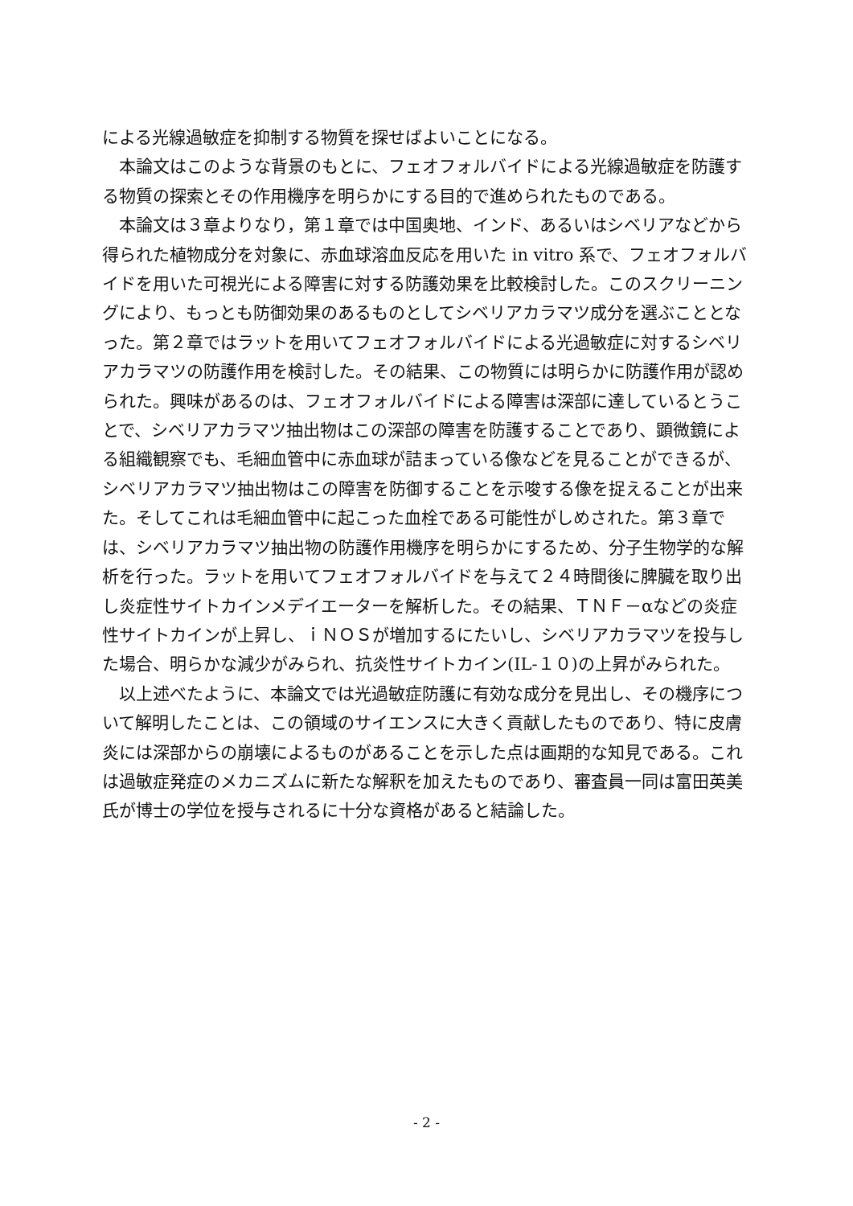による光線過敏症を抑制する物質を探せばよいことになる。
本論文はこのような背景のもとに、フェオフォルバイドによる光線過敏症を防護する物質の探索とその作用機序を明らかにする目的で進められたものである。
本論文は３章よりなり，第１章では中国奥地、インド、あるいはシベリアなどから得られた植物成分を対象に、赤血球溶血反応を用いた in vitro 系で、フェオフォルバイドを用いた可視光による障害に対する防護効果を比較検討した。このスクリーニングにより、もっとも防御効果のあるものとしてシベリアカラマツ成分を選ぶこととなった。第２章ではラットを用いてフェオフォルバイドによる光過敏症に対するシベリアカラマツの防護作用を検討した。その結果、この物質には明らかに防護作用が認められた。興味があるのは、フェオフォルバイドによる障害は深部に達しているとうことで、シベリアカラマツ抽出物はこの深部の障害を防護することであり、顕微鏡による組織観察でも、毛細血管中に赤血球が詰まっている像などを見ることができるが、シベリアカラマツ抽出物はこの障害を防御することを示唆する像を捉えることが出来た。そしてこれは毛細血管中に起こった血栓である可能性がしめされた。第３章では、シベリアカラマツ抽出物の防護作用機序を明らかにするため、分子生物学的な解析を行った。ラットを用いてフェオフォルバイドを与えて２４時間後に脾臓を取り出し炎症性サイトカインメデイエーターを解析した。その結果、ＴＮＦ－αなどの炎症性サイトカインが上昇し、ｉＮＯＳが増加するにたいし、シベリアカラマツを投与した場合、明らかな減少がみられ、抗炎性サイトカイン(IL-１０)の上昇がみられた。
以上述べたように、本論文では光過敏症防護に有効な成分を見出し、その機序について解明したことは、この領域のサイエンスに大きく貢献したものであり、特に皮膚炎には深部からの崩壊によるものがあることを示した点は画期的な知見である。これは過敏症発症のメカニズムに新たな解釈を加えたものであり、審査員一同は富田英美氏が博士の学位を授与されるに十分な資格があると結論した。
- 2 -